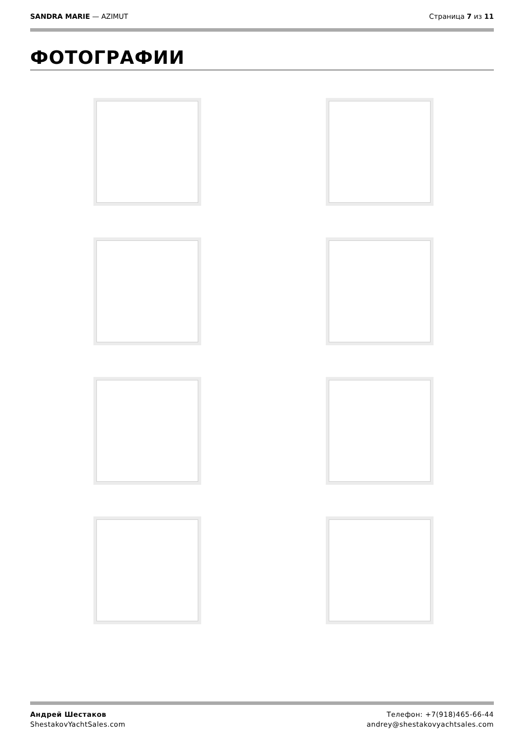SANDRA MARIE — AZIMUT Страница 7 из 11
ФОТОГРАФИИ
Андрей Шестаков
ShestakovYachtSales.com
Телефон: +7(918)465-66-44
andrey@shestakovyachtsales.com